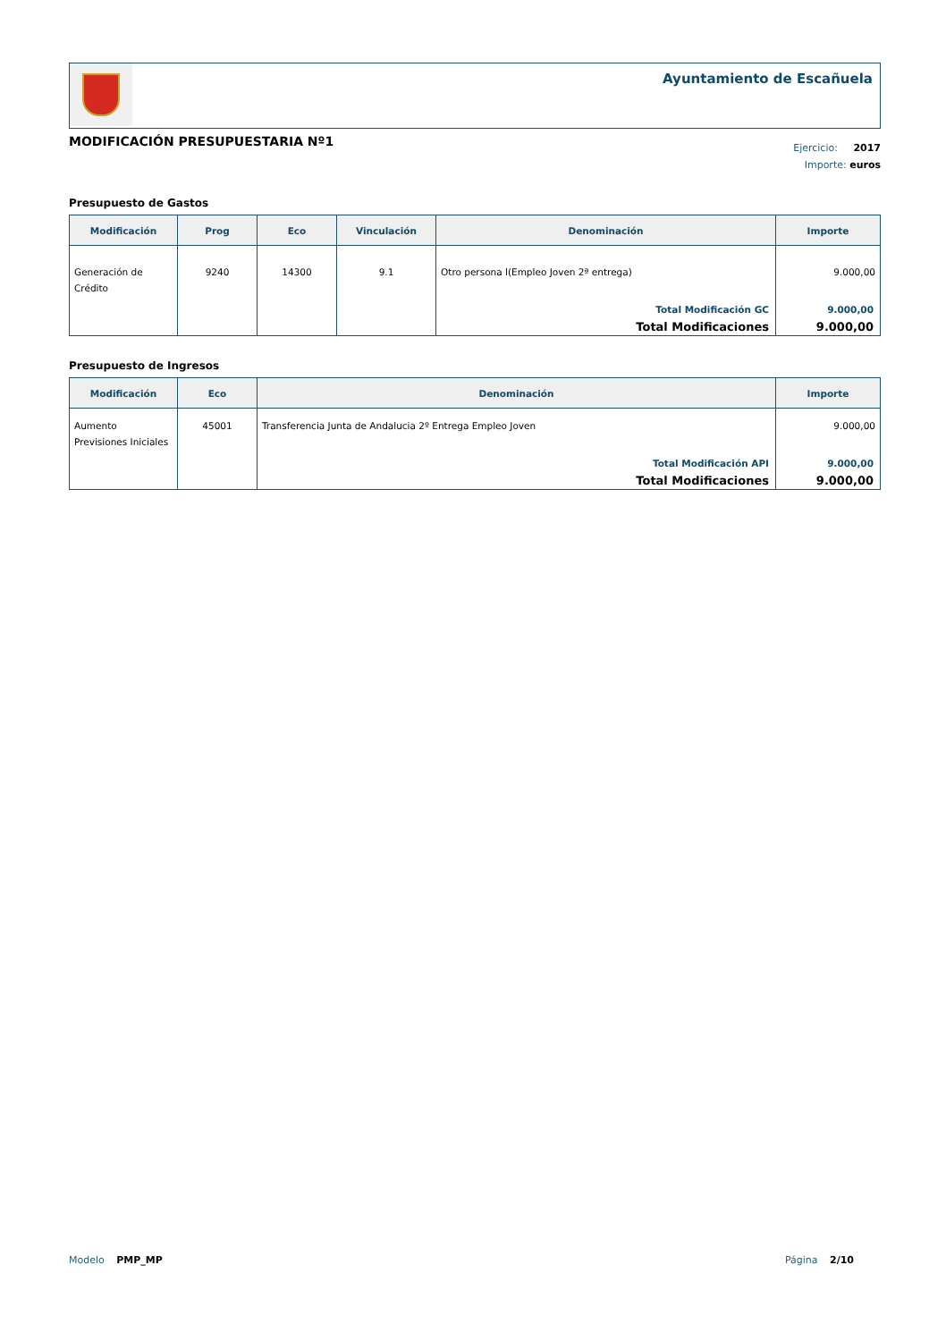Ayuntamiento de Escañuela
MODIFICACIÓN PRESUPUESTARIA Nº1
Ejercicio: 2017
Importe: euros
Presupuesto de Gastos
| Modificación | Prog | Eco | Vinculación | Denominación | Importe |
| --- | --- | --- | --- | --- | --- |
| Generación de Crédito | 9240 | 14300 | 9.1 | Otro persona l(Empleo Joven 2ª entrega) | 9.000,00 |
| | | | | Total Modificación GC | 9.000,00 |
| | | | | Total Modificaciones | 9.000,00 |
Presupuesto de Ingresos
| Modificación | Eco | Denominación | Importe |
| --- | --- | --- | --- |
| Aumento Previsiones Iniciales | 45001 | Transferencia Junta de Andalucia 2º Entrega Empleo Joven | 9.000,00 |
| | | Total Modificación API | 9.000,00 |
| | | Total Modificaciones | 9.000,00 |
Modelo PMP_MP Página 2/10